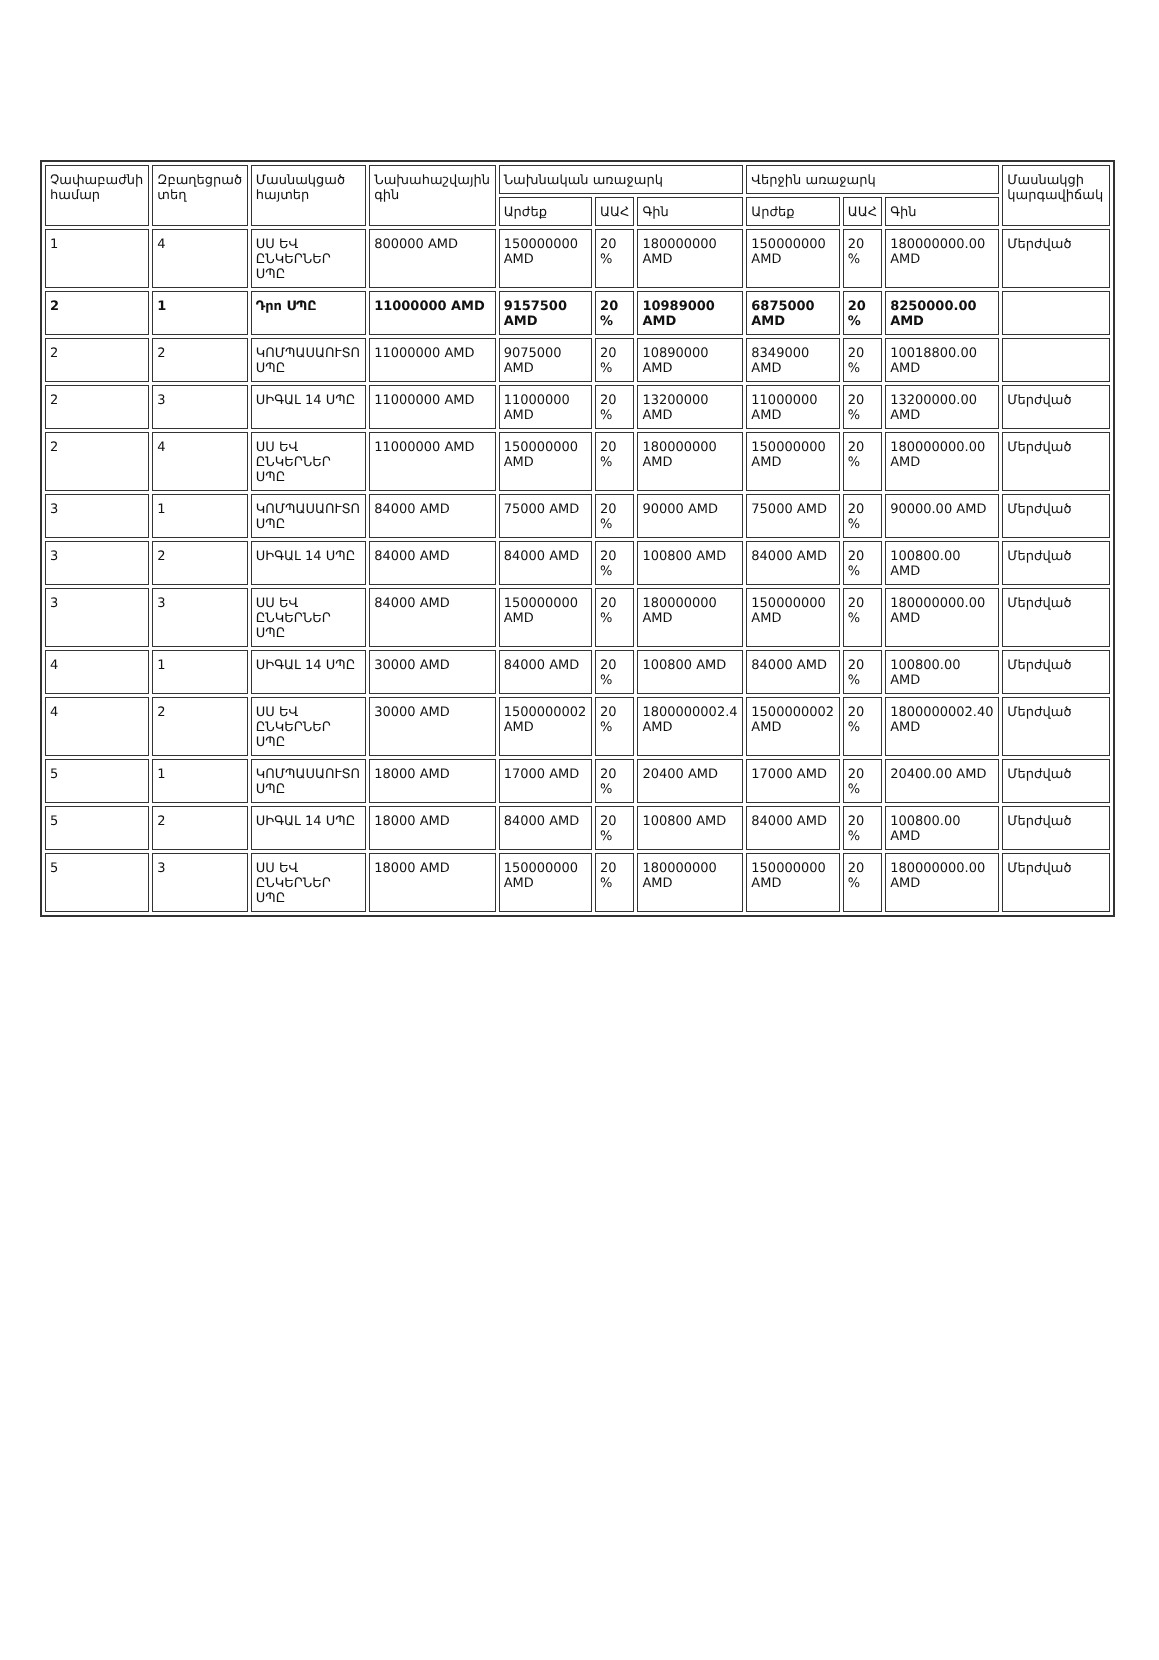| Չափաբաժնի համար | Զբաղեցրած տեղ | Մասնակցած հայտեր | Նախահաշվային գին | Նախնական առաջարկ | | | Վերջին առաջարկ | | | Մասնակցի կարգավիճակ |
| --- | --- | --- | --- | --- | --- | --- | --- | --- | --- | --- |
| | | | | Արժեք | ԱԱՀ | Գին | Արժեք | ԱԱՀ | Գին | |
| 1 | 4 | ՍՍ ԵՎ ԸՆԿԵՐՆԵՐ ՍՊԸ | 800000 AMD | 150000000 AMD | 20 % | 180000000 AMD | 150000000 AMD | 20 % | 180000000.00 AMD | Մերժված |
| 2 | 1 | Դրո ՍՊԸ | 11000000 AMD | 9157500 AMD | 20 % | 10989000 AMD | 6875000 AMD | 20 % | 8250000.00 AMD | |
| 2 | 2 | ԿՈՄՊԱՍԱՈՒՏՈ ՍՊԸ | 11000000 AMD | 9075000 AMD | 20 % | 10890000 AMD | 8349000 AMD | 20 % | 10018800.00 AMD | |
| 2 | 3 | ՍԻԳԱԼ 14 ՍՊԸ | 11000000 AMD | 11000000 AMD | 20 % | 13200000 AMD | 11000000 AMD | 20 % | 13200000.00 AMD | Մերժված |
| 2 | 4 | ՍՍ ԵՎ ԸՆԿԵՐՆԵՐ ՍՊԸ | 11000000 AMD | 150000000 AMD | 20 % | 180000000 AMD | 150000000 AMD | 20 % | 180000000.00 AMD | Մերժված |
| 3 | 1 | ԿՈՄՊԱՍԱՈՒՏՈ ՍՊԸ | 84000 AMD | 75000 AMD | 20 % | 90000 AMD | 75000 AMD | 20 % | 90000.00 AMD | Մերժված |
| 3 | 2 | ՍԻԳԱԼ 14 ՍՊԸ | 84000 AMD | 84000 AMD | 20 % | 100800 AMD | 84000 AMD | 20 % | 100800.00 AMD | Մերժված |
| 3 | 3 | ՍՍ ԵՎ ԸՆԿԵՐՆԵՐ ՍՊԸ | 84000 AMD | 150000000 AMD | 20 % | 180000000 AMD | 150000000 AMD | 20 % | 180000000.00 AMD | Մերժված |
| 4 | 1 | ՍԻԳԱԼ 14 ՍՊԸ | 30000 AMD | 84000 AMD | 20 % | 100800 AMD | 84000 AMD | 20 % | 100800.00 AMD | Մերժված |
| 4 | 2 | ՍՍ ԵՎ ԸՆԿԵՐՆԵՐ ՍՊԸ | 30000 AMD | 1500000002 AMD | 20 % | 1800000002.4 AMD | 1500000002 AMD | 20 % | 1800000002.40 AMD | Մերժված |
| 5 | 1 | ԿՈՄՊԱՍԱՈՒՏՈ ՍՊԸ | 18000 AMD | 17000 AMD | 20 % | 20400 AMD | 17000 AMD | 20 % | 20400.00 AMD | Մերժված |
| 5 | 2 | ՍԻԳԱԼ 14 ՍՊԸ | 18000 AMD | 84000 AMD | 20 % | 100800 AMD | 84000 AMD | 20 % | 100800.00 AMD | Մերժված |
| 5 | 3 | ՍՍ ԵՎ ԸՆԿԵՐՆԵՐ ՍՊԸ | 18000 AMD | 150000000 AMD | 20 % | 180000000 AMD | 150000000 AMD | 20 % | 180000000.00 AMD | Մերժված |